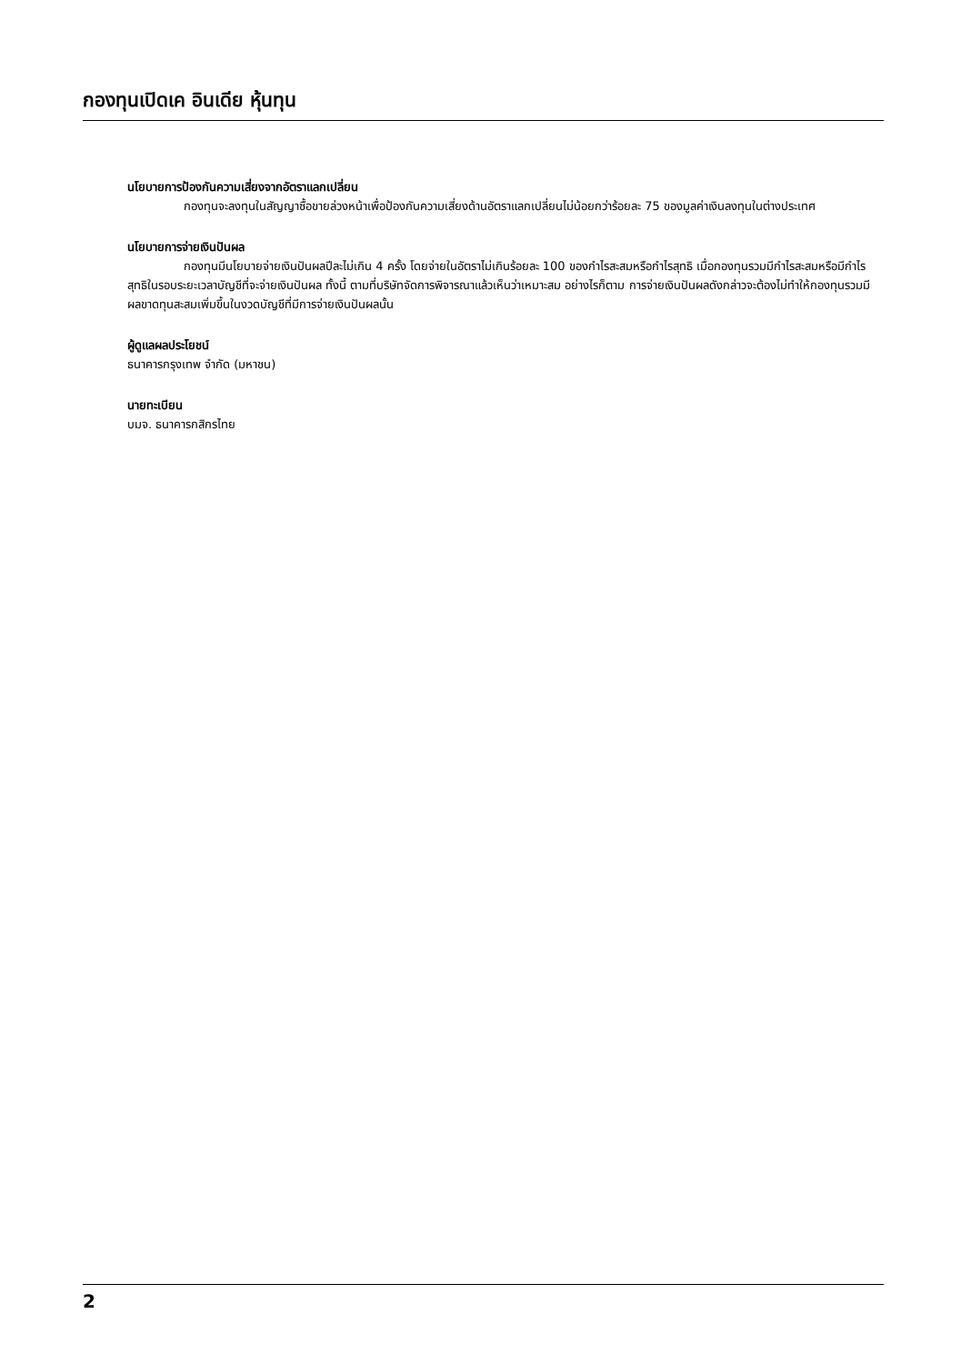กองทุนเปิดเค อินเดีย หุ้นทุน
นโยบายการป้องกันความเสี่ยงจากอัตราแลกเปลี่ยน
กองทุนจะลงทุนในสัญญาซื้อขายล่วงหน้าเพื่อป้องกันความเสี่ยงด้านอัตราแลกเปลี่ยนไม่น้อยกว่าร้อยละ 75 ของมูลค่าเงินลงทุนในต่างประเทศ
นโยบายการจ่ายเงินปันผล
กองทุนมีนโยบายจ่ายเงินปันผลปีละไม่เกิน 4 ครั้ง โดยจ่ายในอัตราไม่เกินร้อยละ 100 ของกำไรสะสมหรือกำไรสุทธิ เมื่อกองทุนรวมมีกำไรสะสมหรือมีกำไรสุทธิในรอบระยะเวลาบัญชีที่จะจ่ายเงินปันผล ทั้งนี้ ตามที่บริษัทจัดการพิจารณาแล้วเห็นว่าเหมาะสม อย่างไรก็ตาม การจ่ายเงินปันผลดังกล่าวจะต้องไม่ทำให้กองทุนรวมมีผลขาดทุนสะสมเพิ่มขึ้นในงวดบัญชีที่มีการจ่ายเงินปันผลนั้น
ผู้ดูแลผลประโยชน์
ธนาคารกรุงเทพ จำกัด (มหาชน)
นายทะเบียน
บมจ. ธนาคารกสิกรไทย
2